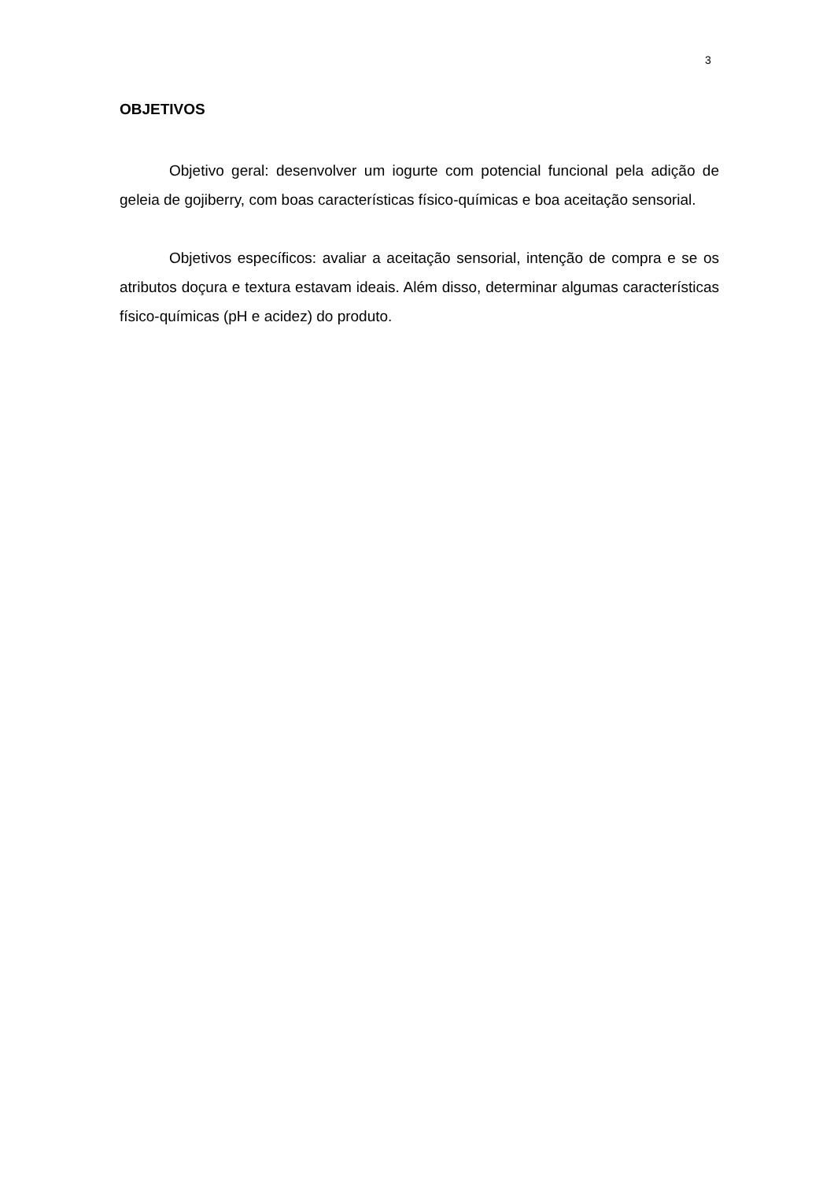3
OBJETIVOS
Objetivo geral: desenvolver um iogurte com potencial funcional pela adição de geleia de gojiberry, com boas características físico-químicas e boa aceitação sensorial.
Objetivos específicos: avaliar a aceitação sensorial, intenção de compra e se os atributos doçura e textura estavam ideais. Além disso, determinar algumas características físico-químicas (pH e acidez) do produto.